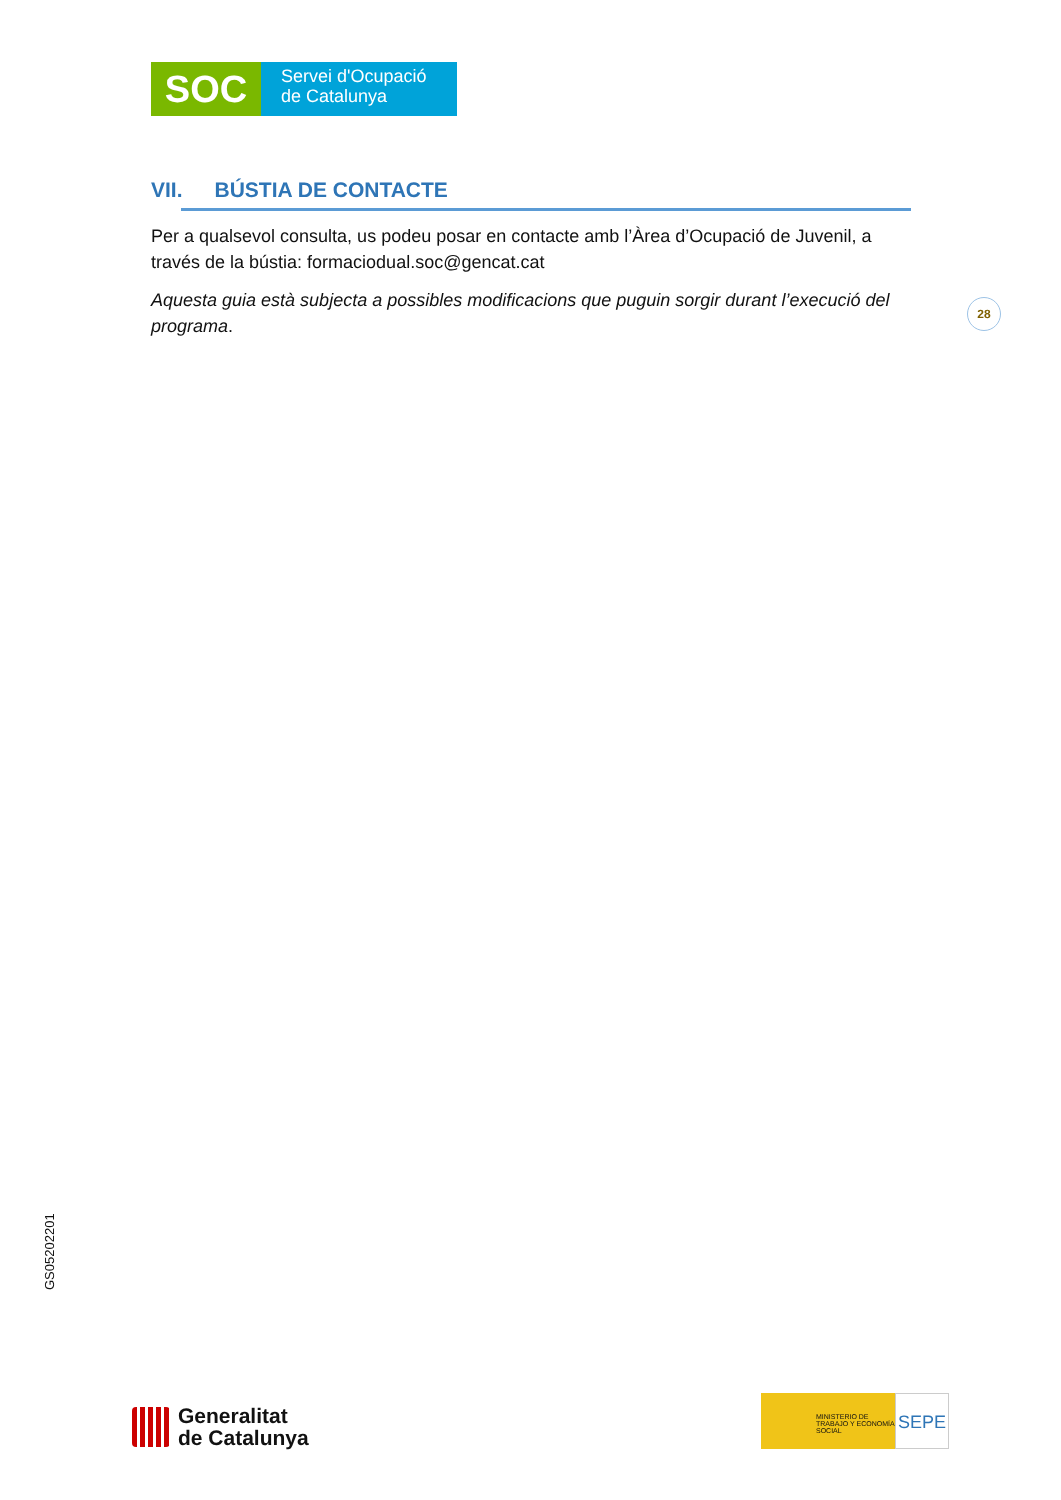SOC
Servei d'Ocupació
de Catalunya
VII. BÚSTIA DE CONTACTE
Per a qualsevol consulta, us podeu posar en contacte amb l’Àrea d’Ocupació de Juvenil, a través de la bústia: formaciodual.soc@gencat.cat
Aquesta guia està subjecta a possibles modificacions que puguin sorgir durant l’execució del programa.
28
GS05202201
Generalitat
de Catalunya
MINISTERIO DE TRABAJO Y ECONOMÍA SOCIAL
SEPE